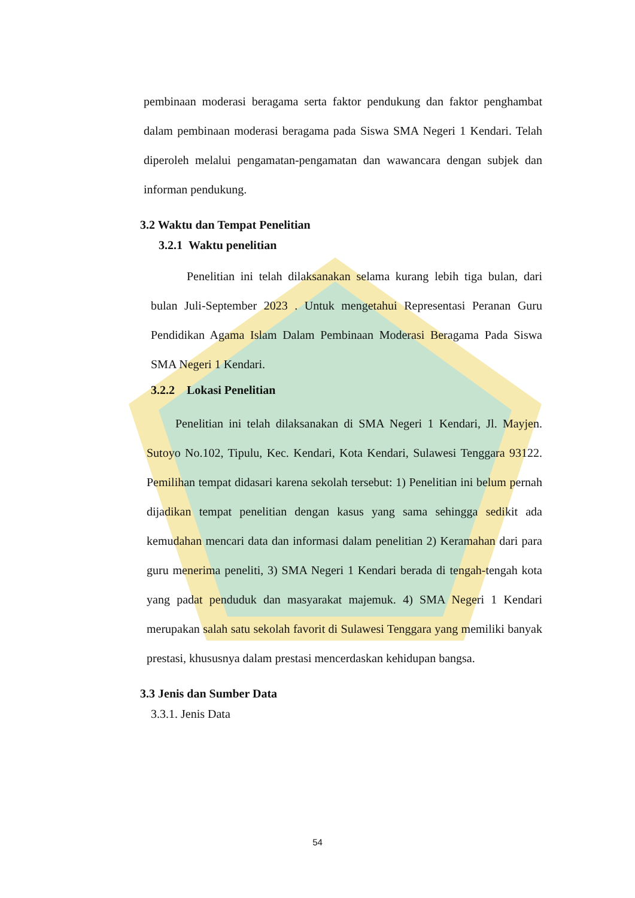pembinaan moderasi beragama serta faktor pendukung dan faktor penghambat dalam pembinaan moderasi beragama pada Siswa SMA Negeri 1 Kendari. Telah diperoleh melalui pengamatan-pengamatan dan wawancara dengan subjek dan informan pendukung.
3.2 Waktu dan Tempat Penelitian
3.2.1 Waktu penelitian
Penelitian ini telah dilaksanakan selama kurang lebih tiga bulan, dari bulan Juli-September 2023 . Untuk mengetahui Representasi Peranan Guru Pendidikan Agama Islam Dalam Pembinaan Moderasi Beragama Pada Siswa SMA Negeri 1 Kendari.
3.2.2 Lokasi Penelitian
Penelitian ini telah dilaksanakan di SMA Negeri 1 Kendari, Jl. Mayjen. Sutoyo No.102, Tipulu, Kec. Kendari, Kota Kendari, Sulawesi Tenggara 93122. Pemilihan tempat didasari karena sekolah tersebut: 1) Penelitian ini belum pernah dijadikan tempat penelitian dengan kasus yang sama sehingga sedikit ada kemudahan mencari data dan informasi dalam penelitian 2) Keramahan dari para guru menerima peneliti, 3) SMA Negeri 1 Kendari berada di tengah-tengah kota yang padat penduduk dan masyarakat majemuk. 4) SMA Negeri 1 Kendari merupakan salah satu sekolah favorit di Sulawesi Tenggara yang memiliki banyak prestasi, khususnya dalam prestasi mencerdaskan kehidupan bangsa.
3.3 Jenis dan Sumber Data
3.3.1. Jenis Data
54